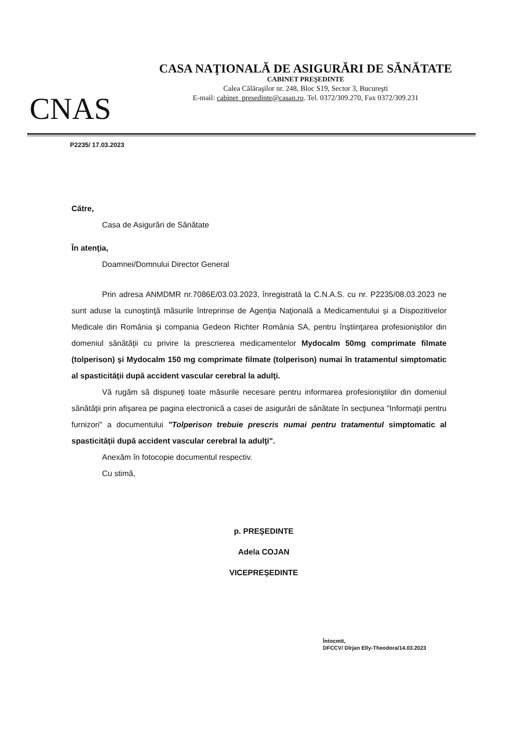CNAS
CASA NAŢIONALĂ DE ASIGURĂRI DE SĂNĂTATE
CABINET PREŞEDINTE
Calea Călăraşilor nr. 248, Bloc S19, Sector 3, Bucureşti
E-mail: cabinet_presedinte@casan.ro. Tel. 0372/309.270, Fax 0372/309.231
P2235/ 17.03.2023
Către,
Casa de Asigurări de Sănătate
În atenţia,
Doamnei/Domnului Director General
Prin adresa ANMDMR nr.7086E/03.03.2023, înregistrată la C.N.A.S. cu nr. P2235/08.03.2023 ne sunt aduse la cunoştinţă măsurile întreprinse de Agenţia Naţională a Medicamentului și a Dispozitivelor Medicale din România şi compania Gedeon Richter România SA, pentru înştiinţarea profesioniştilor din domeniul sănătăţii cu privire la prescrierea medicamentelor Mydocalm 50mg comprimate filmate (tolperison) şi Mydocalm 150 mg comprimate filmate (tolperison) numai în tratamentul simptomatic al spasticităţii după accident vascular cerebral la adulţi.
Vă rugăm să dispuneţi toate măsurile necesare pentru informarea profesioniştilor din domeniul sănătăţii prin afişarea pe pagina electronică a casei de asigurări de sănătate în secţiunea "Informaţii pentru furnizori" a documentului "Tolperison trebuie prescris numai pentru tratamentul simptomatic al spasticităţii după accident vascular cerebral la adulţi".
Anexăm în fotocopie documentul respectiv.
Cu stimă,
p. PREŞEDINTE
Adela COJAN
VICEPREŞEDINTE
Întocmit,
DFCCV/ Dîrjan Elly-Theodora/14.03.2023